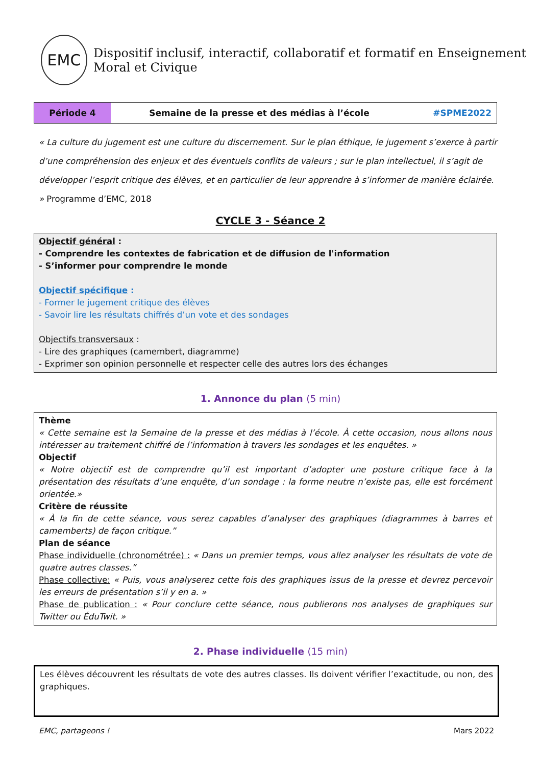EMC
Dispositif inclusif, interactif, collaboratif et formatif en Enseignement Moral et Civique
| Période 4 | Semaine de la presse et des médias à l’école | #SPME2022 |
« La culture du jugement est une culture du discernement. Sur le plan éthique, le jugement s’exerce à partir d’une compréhension des enjeux et des éventuels conflits de valeurs ; sur le plan intellectuel, il s’agit de développer l’esprit critique des élèves, et en particulier de leur apprendre à s’informer de manière éclairée. » Programme d’EMC, 2018
CYCLE 3 - Séance 2
Objectif général :
- Comprendre les contextes de fabrication et de diffusion de l'information
- S’informer pour comprendre le monde
Objectif spécifique :
- Former le jugement critique des élèves
- Savoir lire les résultats chiffrés d’un vote et des sondages
Objectifs transversaux :
- Lire des graphiques (camembert, diagramme)
- Exprimer son opinion personnelle et respecter celle des autres lors des échanges
1. Annonce du plan (5 min)
Thème
« Cette semaine est la Semaine de la presse et des médias à l’école. À cette occasion, nous allons nous intéresser au traitement chiffré de l’information à travers les sondages et les enquêtes. »
Objectif
« Notre objectif est de comprendre qu’il est important d’adopter une posture critique face à la présentation des résultats d’une enquête, d’un sondage : la forme neutre n’existe pas, elle est forcément orientée.»
Critère de réussite
« À la fin de cette séance, vous serez capables d’analyser des graphiques (diagrammes à barres et camemberts) de façon critique.”
Plan de séance
Phase individuelle (chronométrée) : « Dans un premier temps, vous allez analyser les résultats de vote de quatre autres classes.”
Phase collective: « Puis, vous analyserez cette fois des graphiques issus de la presse et devrez percevoir les erreurs de présentation s’il y en a. »
Phase de publication : « Pour conclure cette séance, nous publierons nos analyses de graphiques sur Twitter ou ÉduTwit. »
2. Phase individuelle (15 min)
Les élèves découvrent les résultats de vote des autres classes. Ils doivent vérifier l’exactitude, ou non, des graphiques.
EMC, partageons ! Mars 2022